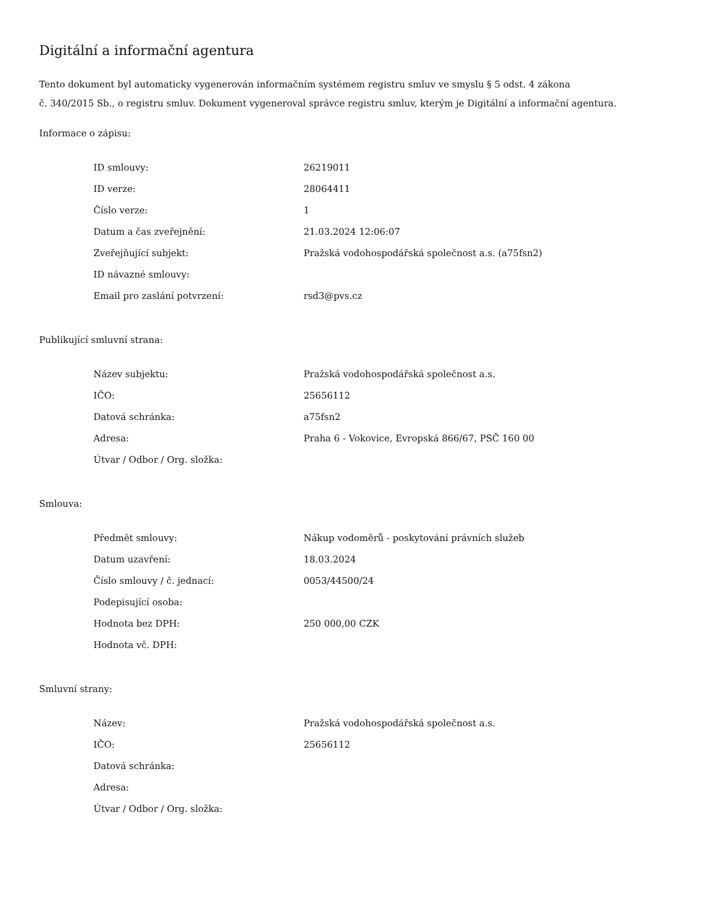Digitální a informační agentura
Tento dokument byl automaticky vygenerován informačním systémem registru smluv ve smyslu § 5 odst. 4 zákona
č. 340/2015 Sb., o registru smluv. Dokument vygeneroval správce registru smluv, kterým je Digitální a informační agentura.
Informace o zápisu:
| ID smlouvy: | 26219011 |
| ID verze: | 28064411 |
| Číslo verze: | 1 |
| Datum a čas zveřejnění: | 21.03.2024 12:06:07 |
| Zveřejňující subjekt: | Pražská vodohospodářská společnost a.s. (a75fsn2) |
| ID návazné smlouvy: | |
| Email pro zaslání potvrzení: | rsd3@pvs.cz |
Publikující smluvní strana:
| Název subjektu: | Pražská vodohospodářská společnost a.s. |
| IČO: | 25656112 |
| Datová schránka: | a75fsn2 |
| Adresa: | Praha 6 - Vokovice, Evropská 866/67, PSČ 160 00 |
| Útvar / Odbor / Org. složka: | |
Smlouva:
| Předmět smlouvy: | Nákup vodoměrů - poskytování právních služeb |
| Datum uzavření: | 18.03.2024 |
| Číslo smlouvy / č. jednací: | 0053/44500/24 |
| Podepisující osoba: | |
| Hodnota bez DPH: | 250 000,00 CZK |
| Hodnota vč. DPH: | |
Smluvní strany:
| Název: | Pražská vodohospodářská společnost a.s. |
| IČO: | 25656112 |
| Datová schránka: | |
| Adresa: | |
| Útvar / Odbor / Org. složka: | |